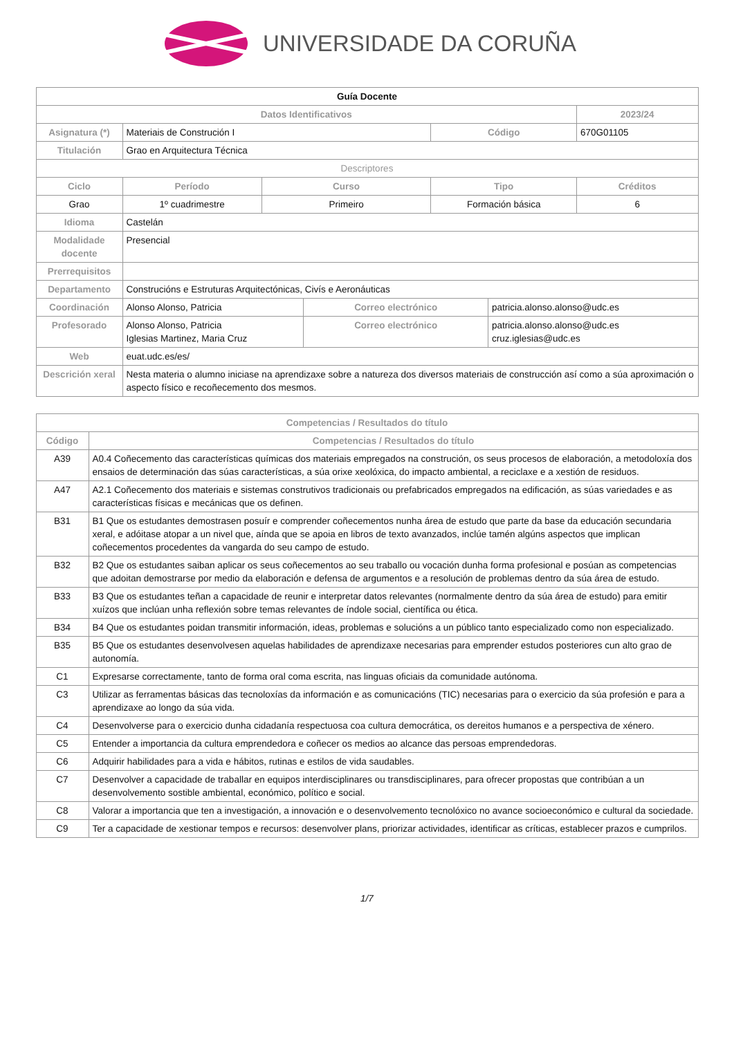UNIVERSIDADE DA CORUÑA
| Guía Docente | | | | | | |
| Datos Identificativos | | | | | | 2023/24 |
| Asignatura (*) | Materiais de Construción I | | | Código | | 670G01105 |
| Titulación | Grao en Arquitectura Técnica | | | | | |
| Descriptores | | | | | | |
| Ciclo | Período | Curso | | Tipo | | Créditos |
| Grao | 1º cuadrimestre | Primeiro | | Formación básica | | 6 |
| Idioma | Castelán | | | | | |
| Modalidade docente | Presencial | | | | | |
| Prerrequisitos | | | | | | |
| Departamento | Construcións e Estruturas Arquitectónicas, Civís e Aeronáuticas | | | | | |
| Coordinación | Alonso Alonso, Patricia | | Correo electrónico | | patricia.alonso.alonso@udc.es | |
| Profesorado | Alonso Alonso, Patricia Iglesias Martinez, Maria Cruz | | Correo electrónico | | patricia.alonso.alonso@udc.es cruz.iglesias@udc.es | |
| Web | euat.udc.es/es/ | | | | | |
| Descrición xeral | Nesta materia o alumno iniciase na aprendizaxe sobre a natureza dos diversos materiais de construcción así como a súa aproximación o aspecto físico e recoñecemento dos mesmos. | | | | | |
| Competencias / Resultados do título | |
| --- | --- |
| Código | Competencias / Resultados do título |
| A39 | A0.4 Coñecemento das características químicas dos materiais empregados na construción, os seus procesos de elaboración, a metodoloxía dos ensaios de determinación das súas características, a súa orixe xeolóxica, do impacto ambiental, a reciclaxe e a xestión de residuos. |
| A47 | A2.1 Coñecemento dos materiais e sistemas construtivos tradicionais ou prefabricados empregados na edificación, as súas variedades e as características físicas e mecánicas que os definen. |
| B31 | B1 Que os estudantes demostrasen posuír e comprender coñecementos nunha área de estudo que parte da base da educación secundaria xeral, e adóitase atopar a un nivel que, aínda que se apoia en libros de texto avanzados, inclúe tamén algúns aspectos que implican coñecementos procedentes da vangarda do seu campo de estudo. |
| B32 | B2 Que os estudantes saiban aplicar os seus coñecementos ao seu traballo ou vocación dunha forma profesional e posúan as competencias que adoitan demostrarse por medio da elaboración e defensa de argumentos e a resolución de problemas dentro da súa área de estudo. |
| B33 | B3 Que os estudantes teñan a capacidade de reunir e interpretar datos relevantes (normalmente dentro da súa área de estudo) para emitir xuízos que inclúan unha reflexión sobre temas relevantes de índole social, científica ou ética. |
| B34 | B4 Que os estudantes poidan transmitir información, ideas, problemas e solucións a un público tanto especializado como non especializado. |
| B35 | B5 Que os estudantes desenvolvesen aquelas habilidades de aprendizaxe necesarias para emprender estudos posteriores cun alto grao de autonomía. |
| C1 | Expresarse correctamente, tanto de forma oral coma escrita, nas linguas oficiais da comunidade autónoma. |
| C3 | Utilizar as ferramentas básicas das tecnoloxías da información e as comunicacións (TIC) necesarias para o exercicio da súa profesión e para a aprendizaxe ao longo da súa vida. |
| C4 | Desenvolverse para o exercicio dunha cidadanía respectuosa coa cultura democrática, os dereitos humanos e a perspectiva de xénero. |
| C5 | Entender a importancia da cultura emprendedora e coñecer os medios ao alcance das persoas emprendedoras. |
| C6 | Adquirir habilidades para a vida e hábitos, rutinas e estilos de vida saudables. |
| C7 | Desenvolver a capacidade de traballar en equipos interdisciplinares ou transdisciplinares, para ofrecer propostas que contribúan a un desenvolvemento sostible ambiental, económico, político e social. |
| C8 | Valorar a importancia que ten a investigación, a innovación e o desenvolvemento tecnolóxico no avance socioeconómico e cultural da sociedade. |
| C9 | Ter a capacidade de xestionar tempos e recursos: desenvolver plans, priorizar actividades, identificar as críticas, establecer prazos e cumprilos. |
1/7